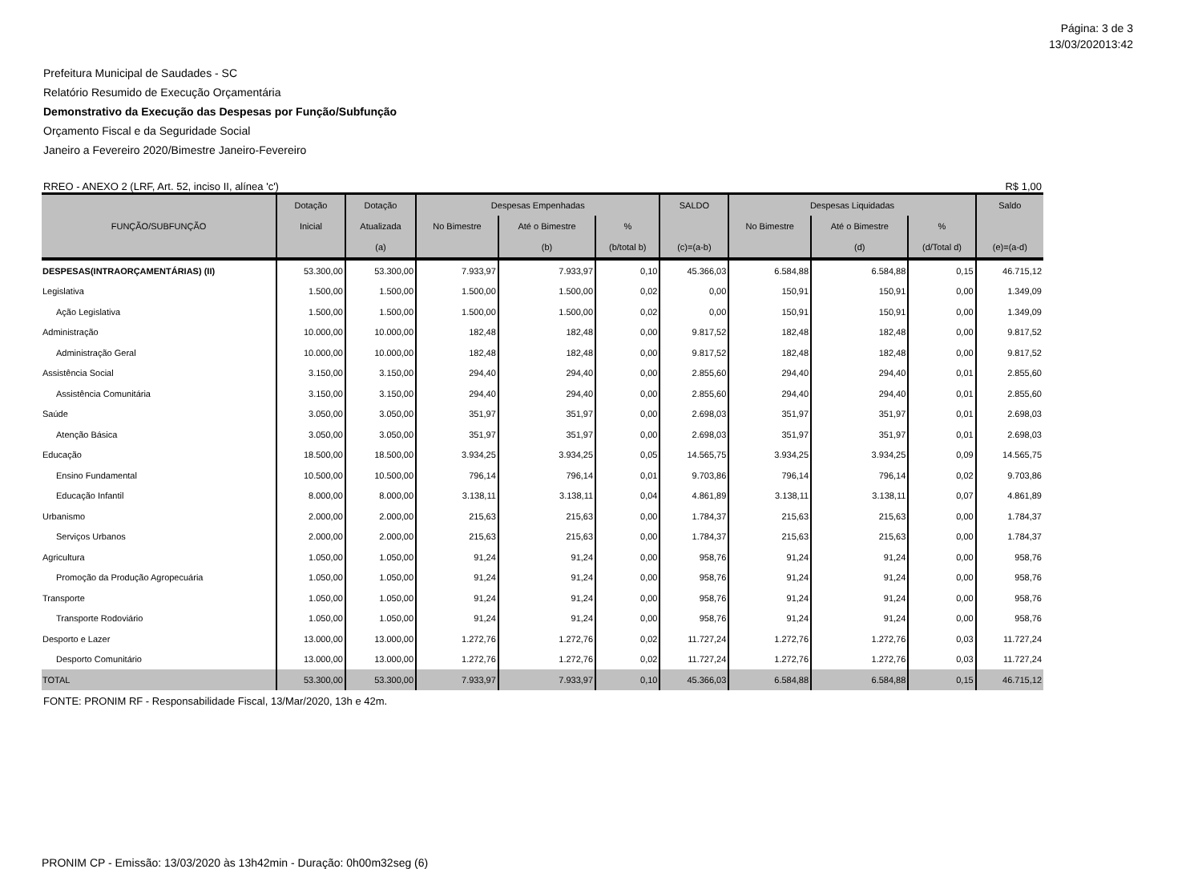Página: 3 de 3
13/03/202013:42
Prefeitura Municipal de Saudades - SC
Relatório Resumido de Execução Orçamentária
Demonstrativo da Execução das Despesas por Função/Subfunção
Orçamento Fiscal e da Seguridade Social
Janeiro a Fevereiro 2020/Bimestre Janeiro-Fevereiro
RREO - ANEXO 2 (LRF, Art. 52, inciso II, alínea 'c') R$ 1,00
| FUNÇÃO/SUBFUNÇÃO | Dotação | Dotação | Despesas Empenhadas | | | SALDO | Despesas Liquidadas | | | Saldo |
| --- | --- | --- | --- | --- | --- | --- | --- | --- | --- | --- |
| | Inicial | Atualizada | No Bimestre | Até o Bimestre | % | | No Bimestre | Até o Bimestre | % | |
| | | (a) | | (b) | (b/total b) | (c)=(a-b) | | (d) | (d/Total d) | (e)=(a-d) |
| DESPESAS(INTRAORÇAMENTÁRIAS) (II) | 53.300,00 | 53.300,00 | 7.933,97 | 7.933,97 | 0,10 | 45.366,03 | 6.584,88 | 6.584,88 | 0,15 | 46.715,12 |
| Legislativa | 1.500,00 | 1.500,00 | 1.500,00 | 1.500,00 | 0,02 | 0,00 | 150,91 | 150,91 | 0,00 | 1.349,09 |
| Ação Legislativa | 1.500,00 | 1.500,00 | 1.500,00 | 1.500,00 | 0,02 | 0,00 | 150,91 | 150,91 | 0,00 | 1.349,09 |
| Administração | 10.000,00 | 10.000,00 | 182,48 | 182,48 | 0,00 | 9.817,52 | 182,48 | 182,48 | 0,00 | 9.817,52 |
| Administração Geral | 10.000,00 | 10.000,00 | 182,48 | 182,48 | 0,00 | 9.817,52 | 182,48 | 182,48 | 0,00 | 9.817,52 |
| Assistência Social | 3.150,00 | 3.150,00 | 294,40 | 294,40 | 0,00 | 2.855,60 | 294,40 | 294,40 | 0,01 | 2.855,60 |
| Assistência Comunitária | 3.150,00 | 3.150,00 | 294,40 | 294,40 | 0,00 | 2.855,60 | 294,40 | 294,40 | 0,01 | 2.855,60 |
| Saúde | 3.050,00 | 3.050,00 | 351,97 | 351,97 | 0,00 | 2.698,03 | 351,97 | 351,97 | 0,01 | 2.698,03 |
| Atenção Básica | 3.050,00 | 3.050,00 | 351,97 | 351,97 | 0,00 | 2.698,03 | 351,97 | 351,97 | 0,01 | 2.698,03 |
| Educação | 18.500,00 | 18.500,00 | 3.934,25 | 3.934,25 | 0,05 | 14.565,75 | 3.934,25 | 3.934,25 | 0,09 | 14.565,75 |
| Ensino Fundamental | 10.500,00 | 10.500,00 | 796,14 | 796,14 | 0,01 | 9.703,86 | 796,14 | 796,14 | 0,02 | 9.703,86 |
| Educação Infantil | 8.000,00 | 8.000,00 | 3.138,11 | 3.138,11 | 0,04 | 4.861,89 | 3.138,11 | 3.138,11 | 0,07 | 4.861,89 |
| Urbanismo | 2.000,00 | 2.000,00 | 215,63 | 215,63 | 0,00 | 1.784,37 | 215,63 | 215,63 | 0,00 | 1.784,37 |
| Serviços Urbanos | 2.000,00 | 2.000,00 | 215,63 | 215,63 | 0,00 | 1.784,37 | 215,63 | 215,63 | 0,00 | 1.784,37 |
| Agricultura | 1.050,00 | 1.050,00 | 91,24 | 91,24 | 0,00 | 958,76 | 91,24 | 91,24 | 0,00 | 958,76 |
| Promoção da Produção Agropecuária | 1.050,00 | 1.050,00 | 91,24 | 91,24 | 0,00 | 958,76 | 91,24 | 91,24 | 0,00 | 958,76 |
| Transporte | 1.050,00 | 1.050,00 | 91,24 | 91,24 | 0,00 | 958,76 | 91,24 | 91,24 | 0,00 | 958,76 |
| Transporte Rodoviário | 1.050,00 | 1.050,00 | 91,24 | 91,24 | 0,00 | 958,76 | 91,24 | 91,24 | 0,00 | 958,76 |
| Desporto e Lazer | 13.000,00 | 13.000,00 | 1.272,76 | 1.272,76 | 0,02 | 11.727,24 | 1.272,76 | 1.272,76 | 0,03 | 11.727,24 |
| Desporto Comunitário | 13.000,00 | 13.000,00 | 1.272,76 | 1.272,76 | 0,02 | 11.727,24 | 1.272,76 | 1.272,76 | 0,03 | 11.727,24 |
| TOTAL | 53.300,00 | 53.300,00 | 7.933,97 | 7.933,97 | 0,10 | 45.366,03 | 6.584,88 | 6.584,88 | 0,15 | 46.715,12 |
FONTE: PRONIM RF - Responsabilidade Fiscal, 13/Mar/2020, 13h e 42m.
PRONIM CP - Emissão: 13/03/2020 às 13h42min - Duração: 0h00m32seg (6)